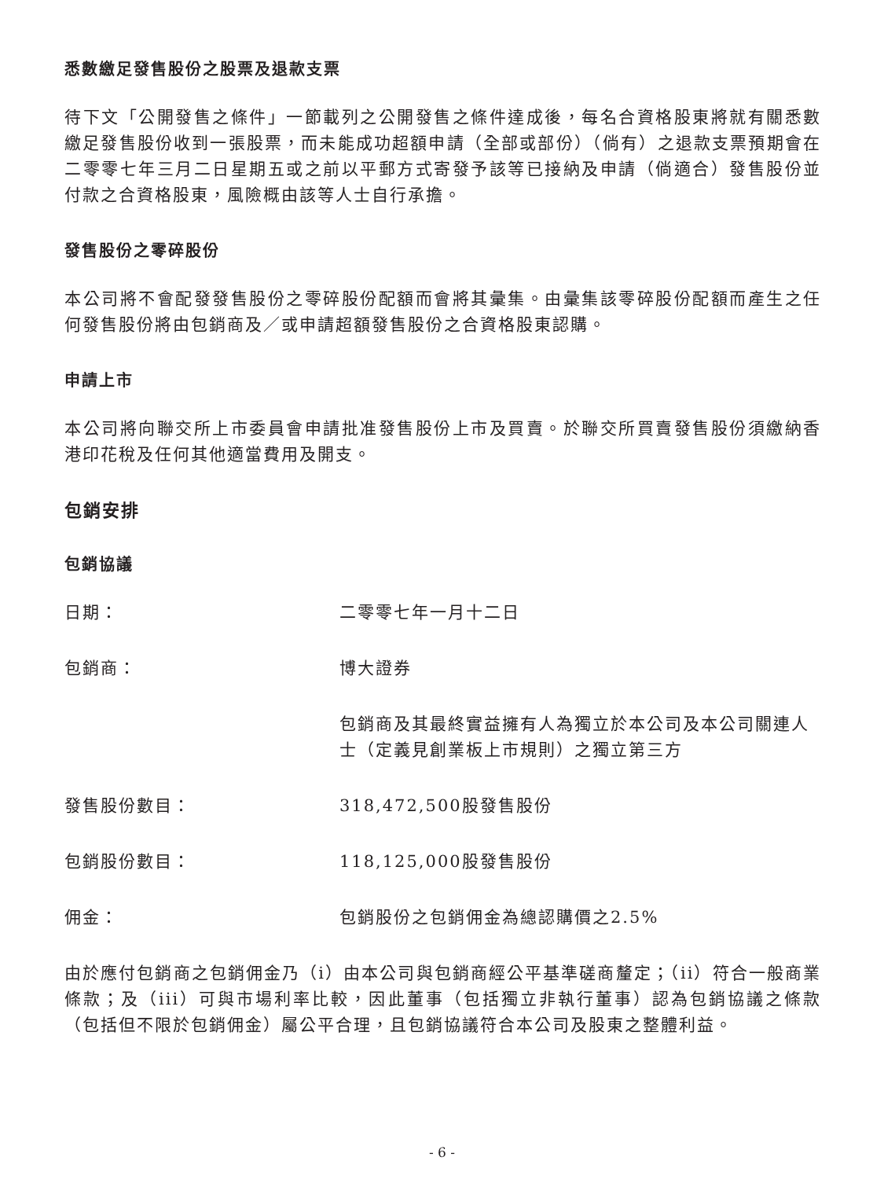悉數繳足發售股份之股票及退款支票
待下文「公開發售之條件」一節載列之公開發售之條件達成後，每名合資格股東將就有關悉數繳足發售股份收到一張股票，而未能成功超額申請（全部或部份）（倘有）之退款支票預期會在二零零七年三月二日星期五或之前以平郵方式寄發予該等已接納及申請（倘適合）發售股份並付款之合資格股東，風險概由該等人士自行承擔。
發售股份之零碎股份
本公司將不會配發發售股份之零碎股份配額而會將其彙集。由彙集該零碎股份配額而產生之任何發售股份將由包銷商及／或申請超額發售股份之合資格股東認購。
申請上市
本公司將向聯交所上市委員會申請批准發售股份上市及買賣。於聯交所買賣發售股份須繳納香港印花稅及任何其他適當費用及開支。
包銷安排
包銷協議
日期： 二零零七年一月十二日
包銷商： 博大證券
包銷商及其最終實益擁有人為獨立於本公司及本公司關連人士（定義見創業板上市規則）之獨立第三方
發售股份數目： 318,472,500股發售股份
包銷股份數目： 118,125,000股發售股份
佣金： 包銷股份之包銷佣金為總認購價之2.5%
由於應付包銷商之包銷佣金乃（i）由本公司與包銷商經公平基準磋商釐定；（ii）符合一般商業條款；及（iii）可與市場利率比較，因此董事（包括獨立非執行董事）認為包銷協議之條款（包括但不限於包銷佣金）屬公平合理，且包銷協議符合本公司及股東之整體利益。
- 6 -